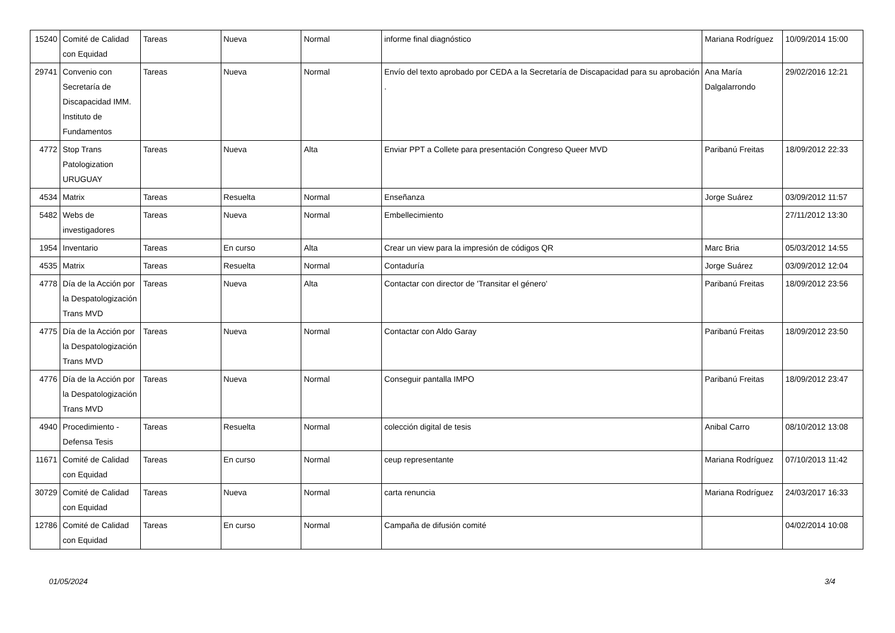| 15240 | Comité de Calidad con Equidad | Tareas | Nueva | Normal | informe final diagnóstico | Mariana Rodríguez | 10/09/2014 15:00 |
| 29741 | Convenio con Secretaría de Discapacidad IMM. Instituto de Fundamentos | Tareas | Nueva | Normal | Envío del texto aprobado por CEDA a la Secretaría de Discapacidad para su aprobación . | Ana María Dalgalarrondo | 29/02/2016 12:21 |
| 4772 | Stop Trans Patologization URUGUAY | Tareas | Nueva | Alta | Enviar PPT a Collete para presentación Congreso Queer MVD | Paribanú Freitas | 18/09/2012 22:33 |
| 4534 | Matrix | Tareas | Resuelta | Normal | Enseñanza | Jorge Suárez | 03/09/2012 11:57 |
| 5482 | Webs de investigadores | Tareas | Nueva | Normal | Embellecimiento | | 27/11/2012 13:30 |
| 1954 | Inventario | Tareas | En curso | Alta | Crear un view para la impresión de códigos QR | Marc Bria | 05/03/2012 14:55 |
| 4535 | Matrix | Tareas | Resuelta | Normal | Contaduría | Jorge Suárez | 03/09/2012 12:04 |
| 4778 | Día de la Acción por la Despatologización Trans MVD | Tareas | Nueva | Alta | Contactar con director de 'Transitar el género' | Paribanú Freitas | 18/09/2012 23:56 |
| 4775 | Día de la Acción por la Despatologización Trans MVD | Tareas | Nueva | Normal | Contactar con Aldo Garay | Paribanú Freitas | 18/09/2012 23:50 |
| 4776 | Día de la Acción por la Despatologización Trans MVD | Tareas | Nueva | Normal | Conseguir pantalla IMPO | Paribanú Freitas | 18/09/2012 23:47 |
| 4940 | Procedimiento - Defensa Tesis | Tareas | Resuelta | Normal | colección digital de tesis | Anibal Carro | 08/10/2012 13:08 |
| 11671 | Comité de Calidad con Equidad | Tareas | En curso | Normal | ceup representante | Mariana Rodríguez | 07/10/2013 11:42 |
| 30729 | Comité de Calidad con Equidad | Tareas | Nueva | Normal | carta renuncia | Mariana Rodríguez | 24/03/2017 16:33 |
| 12786 | Comité de Calidad con Equidad | Tareas | En curso | Normal | Campaña de difusión comité | | 04/02/2014 10:08 |
01/05/2024 3/4